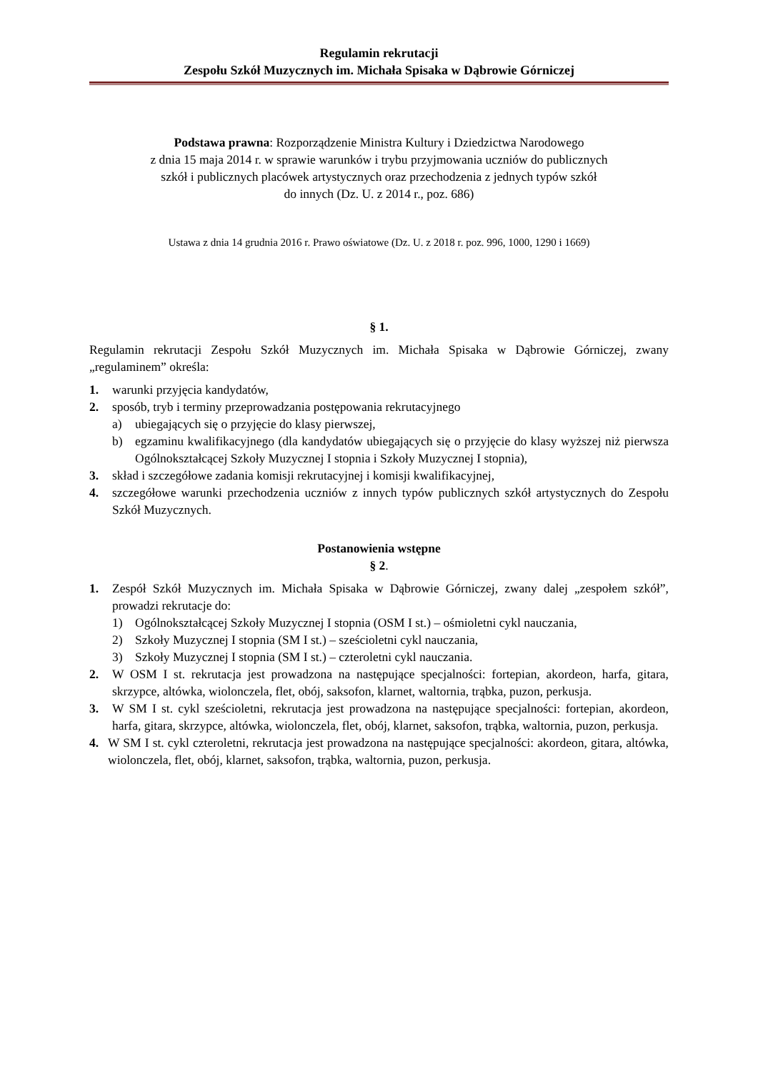Regulamin rekrutacji
Zespołu Szkół Muzycznych im. Michała Spisaka w Dąbrowie Górniczej
Podstawa prawna: Rozporządzenie Ministra Kultury i Dziedzictwa Narodowego
z dnia 15 maja 2014 r. w sprawie warunków i trybu przyjmowania uczniów do publicznych
szkół i publicznych placówek artystycznych oraz przechodzenia z jednych typów szkół
do innych (Dz. U. z 2014 r., poz. 686)
Ustawa z dnia 14 grudnia 2016 r. Prawo oświatowe (Dz. U. z 2018 r. poz. 996, 1000, 1290 i 1669)
§ 1.
Regulamin rekrutacji Zespołu Szkół Muzycznych im. Michała Spisaka w Dąbrowie Górniczej, zwany „regulaminem” określa:
1. warunki przyjęcia kandydatów,
2. sposób, tryb i terminy przeprowadzania postępowania rekrutacyjnego
a) ubiegających się o przyjęcie do klasy pierwszej,
b) egzaminu kwalifikacyjnego (dla kandydatów ubiegających się o przyjęcie do klasy wyższej niż pierwsza Ogólnokształcącej Szkoły Muzycznej I stopnia i Szkoły Muzycznej I stopnia),
3. skład i szczegółowe zadania komisji rekrutacyjnej i komisji kwalifikacyjnej,
4. szczegółowe warunki przechodzenia uczniów z innych typów publicznych szkół artystycznych do Zespołu Szkół Muzycznych.
Postanowienia wstępne
§ 2.
1. Zespół Szkół Muzycznych im. Michała Spisaka w Dąbrowie Górniczej, zwany dalej „zespołem szkół”, prowadzi rekrutacje do:
1) Ogólnokształcącej Szkoły Muzycznej I stopnia (OSM I st.) – ośmioletni cykl nauczania,
2) Szkoły Muzycznej I stopnia (SM I st.) – sześcioletni cykl nauczania,
3) Szkoły Muzycznej I stopnia (SM I st.) – czteroletni cykl nauczania.
2. W OSM I st. rekrutacja jest prowadzona na następujące specjalności: fortepian, akordeon, harfa, gitara, skrzypce, altówka, wiolonczela, flet, obój, saksofon, klarnet, waltornia, trąbka, puzon, perkusja.
3. W SM I st. cykl sześcioletni, rekrutacja jest prowadzona na następujące specjalności: fortepian, akordeon, harfa, gitara, skrzypce, altówka, wiolonczela, flet, obój, klarnet, saksofon, trąbka, waltornia, puzon, perkusja.
4. W SM I st. cykl czteroletni, rekrutacja jest prowadzona na następujące specjalności: akordeon, gitara, altówka, wiolonczela, flet, obój, klarnet, saksofon, trąbka, waltornia, puzon, perkusja.